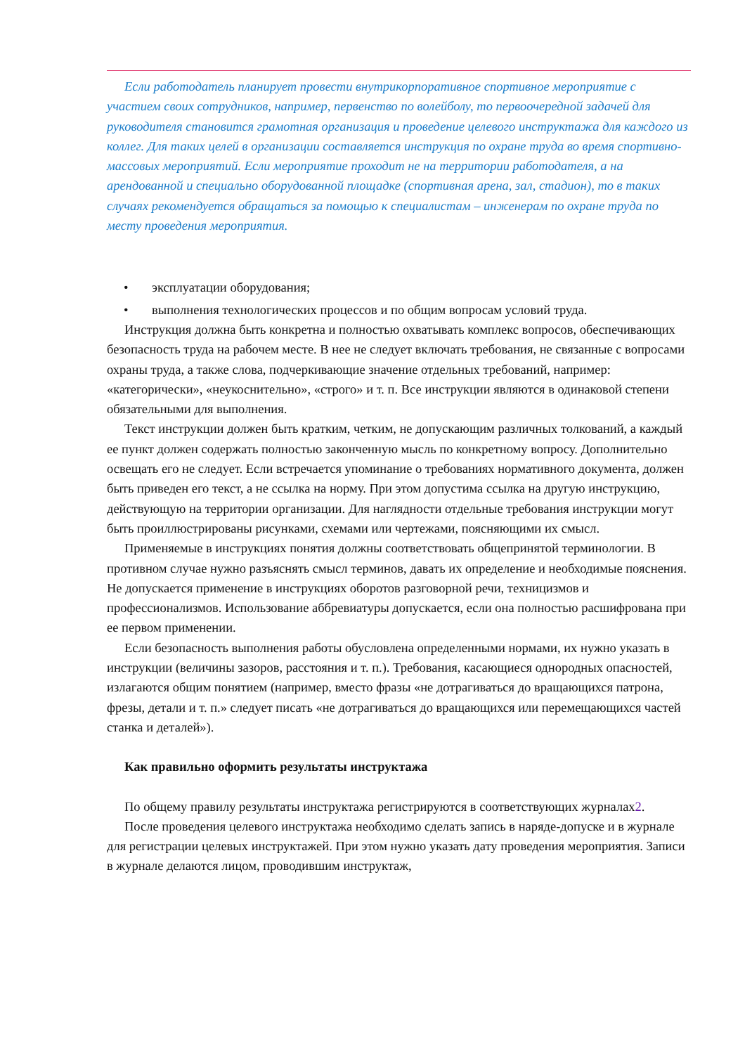Если работодатель планирует провести внутрикорпоративное спортивное мероприятие с участием своих сотрудников, например, первенство по волейболу, то первоочередной задачей для руководителя становится грамотная организация и проведение целевого инструктажа для каждого из коллег. Для таких целей в организации составляется инструкция по охране труда во время спортивно-массовых мероприятий. Если мероприятие проходит не на территории работодателя, а на арендованной и специально оборудованной площадке (спортивная арена, зал, стадион), то в таких случаях рекомендуется обращаться за помощью к специалистам – инженерам по охране труда по месту проведения мероприятия.
• эксплуатации оборудования;
• выполнения технологических процессов и по общим вопросам условий труда.
Инструкция должна быть конкретна и полностью охватывать комплекс вопросов, обеспечивающих безопасность труда на рабочем месте. В нее не следует включать требования, не связанные с вопросами охраны труда, а также слова, подчеркивающие значение отдельных требований, например: «категорически», «неукоснительно», «строго» и т. п. Все инструкции являются в одинаковой степени обязательными для выполнения.
Текст инструкции должен быть кратким, четким, не допускающим различных толкований, а каждый ее пункт должен содержать полностью законченную мысль по конкретному вопросу. Дополнительно освещать его не следует. Если встречается упоминание о требованиях нормативного документа, должен быть приведен его текст, а не ссылка на норму. При этом допустима ссылка на другую инструкцию, действующую на территории организации. Для наглядности отдельные требования инструкции могут быть проиллюстрированы рисунками, схемами или чертежами, поясняющими их смысл.
Применяемые в инструкциях понятия должны соответствовать общепринятой терминологии. В противном случае нужно разъяснять смысл терминов, давать их определение и необходимые пояснения. Не допускается применение в инструкциях оборотов разговорной речи, техницизмов и профессионализмов. Использование аббревиатуры допускается, если она полностью расшифрована при ее первом применении.
Если безопасность выполнения работы обусловлена определенными нормами, их нужно указать в инструкции (величины зазоров, расстояния и т. п.). Требования, касающиеся однородных опасностей, излагаются общим понятием (например, вместо фразы «не дотрагиваться до вращающихся патрона, фрезы, детали и т. п.» следует писать «не дотрагиваться до вращающихся или перемещающихся частей станка и деталей»).
Как правильно оформить результаты инструктажа
По общему правилу результаты инструктажа регистрируются в соответствующих журналах2.
После проведения целевого инструктажа необходимо сделать запись в наряде-допуске и в журнале для регистрации целевых инструктажей. При этом нужно указать дату проведения мероприятия. Записи в журнале делаются лицом, проводившим инструктаж,